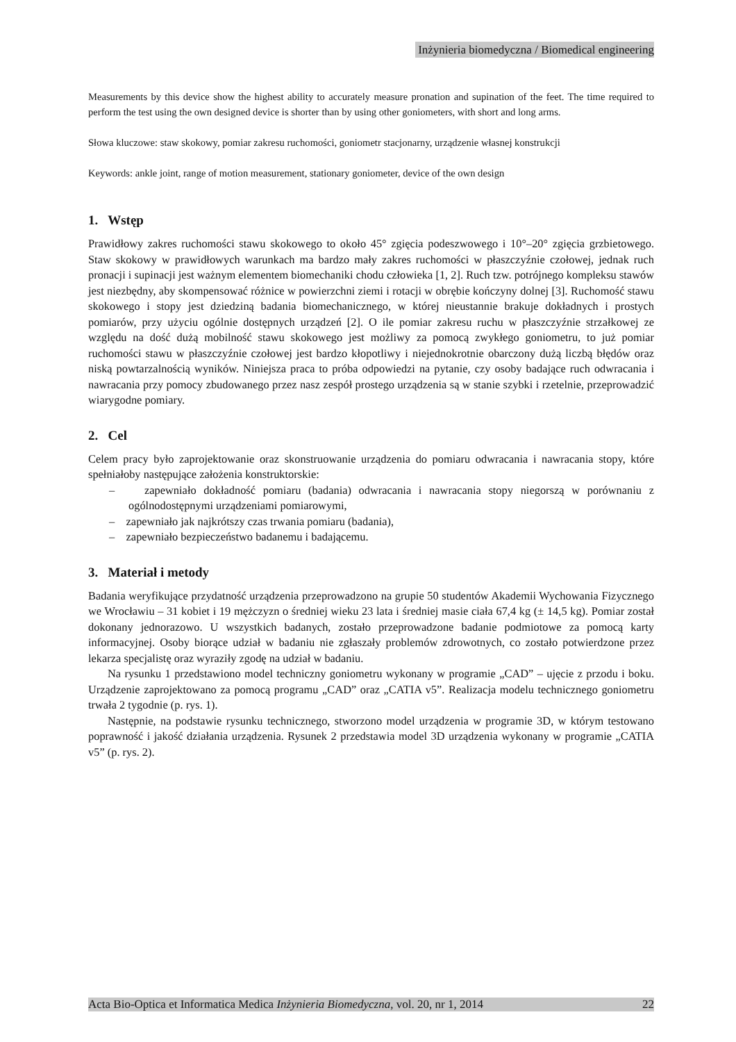Inżynieria biomedyczna / Biomedical engineering
Measurements by this device show the highest ability to accurately measure pronation and supination of the feet. The time required to perform the test using the own designed device is shorter than by using other goniometers, with short and long arms.
Słowa kluczowe: staw skokowy, pomiar zakresu ruchomości, goniometr stacjonarny, urządzenie własnej konstrukcji
Keywords: ankle joint, range of motion measurement, stationary goniometer, device of the own design
1. Wstęp
Prawidłowy zakres ruchomości stawu skokowego to około 45° zgięcia podeszwowego i 10°–20° zgięcia grzbietowego. Staw skokowy w prawidłowych warunkach ma bardzo mały zakres ruchomości w płaszczyźnie czołowej, jednak ruch pronacji i supinacji jest ważnym elementem biomechaniki chodu człowieka [1, 2]. Ruch tzw. potrójnego kompleksu stawów jest niezbędny, aby skompensować różnice w powierzchni ziemi i rotacji w obrębie kończyny dolnej [3]. Ruchomość stawu skokowego i stopy jest dziedziną badania biomechanicznego, w której nieustannie brakuje dokładnych i prostych pomiarów, przy użyciu ogólnie dostępnych urządzeń [2]. O ile pomiar zakresu ruchu w płaszczyźnie strzałkowej ze względu na dość dużą mobilność stawu skokowego jest możliwy za pomocą zwykłego goniometru, to już pomiar ruchomości stawu w płaszczyźnie czołowej jest bardzo kłopotliwy i niejednokrotnie obarczony dużą liczbą błędów oraz niską powtarzalnością wyników. Niniejsza praca to próba odpowiedzi na pytanie, czy osoby badające ruch odwracania i nawracania przy pomocy zbudowanego przez nasz zespół prostego urządzenia są w stanie szybki i rzetelnie, przeprowadzić wiarygodne pomiary.
2. Cel
Celem pracy było zaprojektowanie oraz skonstruowanie urządzenia do pomiaru odwracania i nawracania stopy, które spełniałoby następujące założenia konstruktorskie:
– zapewniało dokładność pomiaru (badania) odwracania i nawracania stopy niegorszą w porównaniu z ogólnodostępnymi urządzeniami pomiarowymi,
– zapewniało jak najkrótszy czas trwania pomiaru (badania),
– zapewniało bezpieczeństwo badanemu i badającemu.
3. Materiał i metody
Badania weryfikujące przydatność urządzenia przeprowadzono na grupie 50 studentów Akademii Wychowania Fizycznego we Wrocławiu – 31 kobiet i 19 mężczyzn o średniej wieku 23 lata i średniej masie ciała 67,4 kg (± 14,5 kg). Pomiar został dokonany jednorazowo. U wszystkich badanych, zostało przeprowadzone badanie podmiotowe za pomocą karty informacyjnej. Osoby biorące udział w badaniu nie zgłaszały problemów zdrowotnych, co zostało potwierdzone przez lekarza specjalistę oraz wyraziły zgodę na udział w badaniu.
Na rysunku 1 przedstawiono model techniczny goniometru wykonany w programie „CAD” – ujęcie z przodu i boku. Urządzenie zaprojektowano za pomocą programu „CAD” oraz „CATIA v5”. Realizacja modelu technicznego goniometru trwała 2 tygodnie (p. rys. 1).
Następnie, na podstawie rysunku technicznego, stworzono model urządzenia w programie 3D, w którym testowano poprawność i jakość działania urządzenia. Rysunek 2 przedstawia model 3D urządzenia wykonany w programie „CATIA v5” (p. rys. 2).
Acta Bio-Optica et Informatica Medica Inżynieria Biomedyczna, vol. 20, nr 1, 2014 22